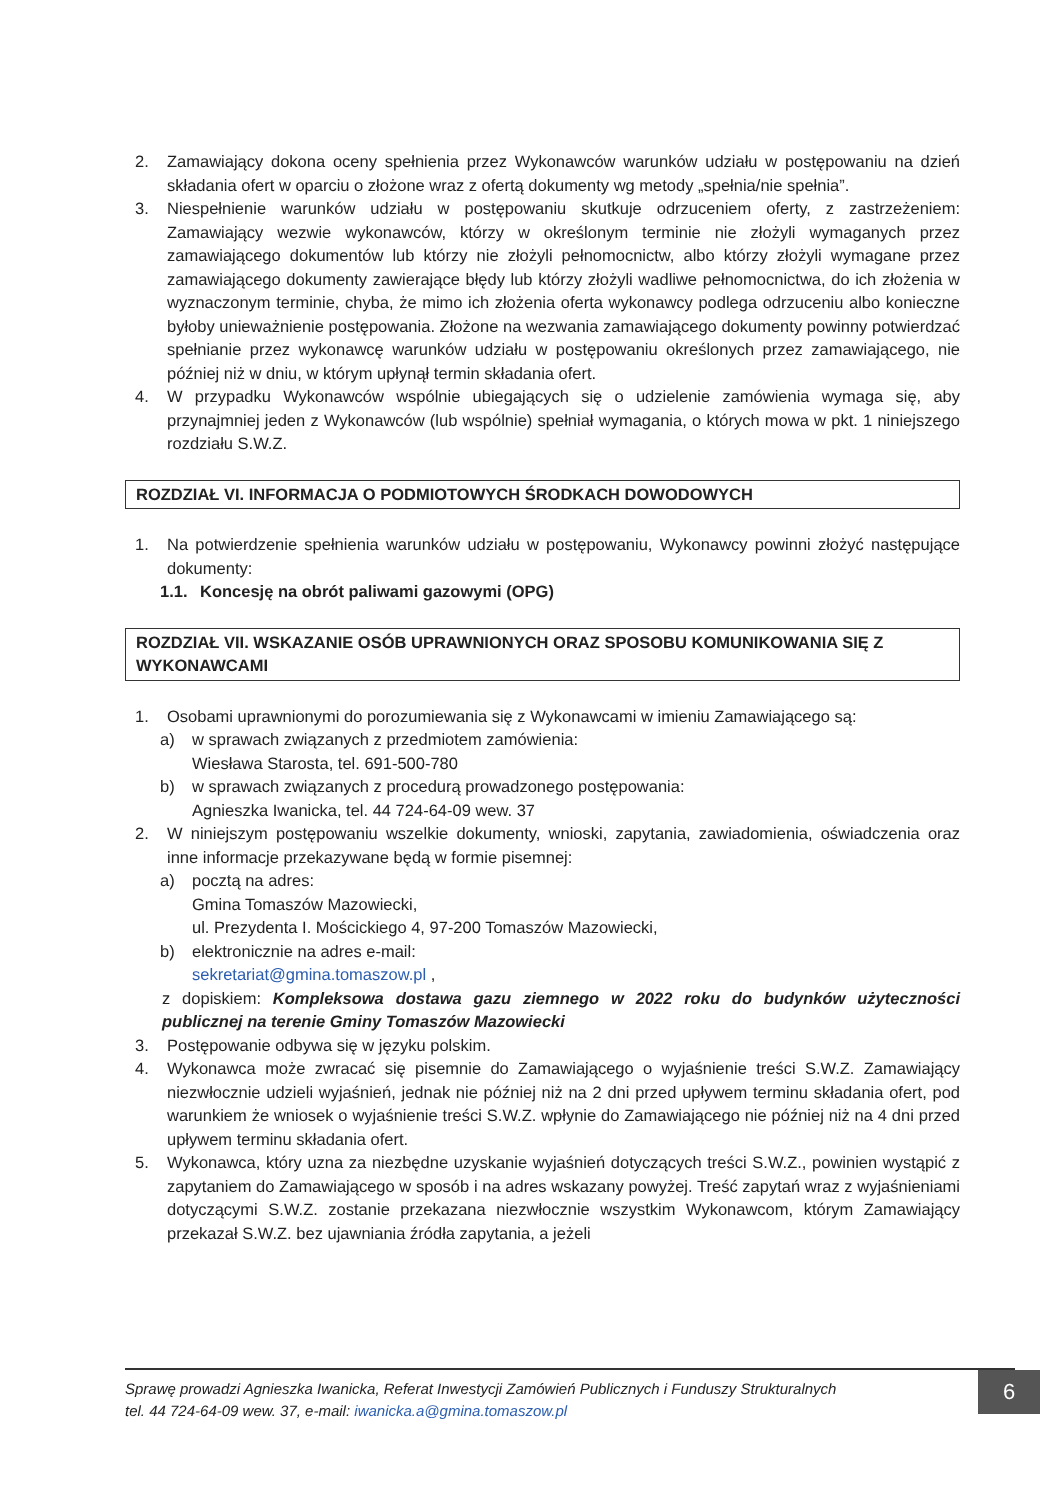2. Zamawiający dokona oceny spełnienia przez Wykonawców warunków udziału w postępowaniu na dzień składania ofert w oparciu o złożone wraz z ofertą dokumenty wg metody „spełnia/nie spełnia”.
3. Niespełnienie warunków udziału w postępowaniu skutkuje odrzuceniem oferty, z zastrzeżeniem: Zamawiający wezwie wykonawców, którzy w określonym terminie nie złożyli wymaganych przez zamawiającego dokumentów lub którzy nie złożyli pełnomocnictw, albo którzy złożyli wymagane przez zamawiającego dokumenty zawierające błędy lub którzy złożyli wadliwe pełnomocnictwa, do ich złożenia w wyznaczonym terminie, chyba, że mimo ich złożenia oferta wykonawcy podlega odrzuceniu albo konieczne byłoby unieważnienie postępowania. Złożone na wezwania zamawiającego dokumenty powinny potwierdzać spełnianie przez wykonawcę warunków udziału w postępowaniu określonych przez zamawiającego, nie później niż w dniu, w którym upłynął termin składania ofert.
4. W przypadku Wykonawców wspólnie ubiegających się o udzielenie zamówienia wymaga się, aby przynajmniej jeden z Wykonawców (lub wspólnie) spełniał wymagania, o których mowa w pkt. 1 niniejszego rozdziału S.W.Z.
ROZDZIAŁ VI. INFORMACJA O PODMIOTOWYCH ŚRODKACH DOWODOWYCH
1. Na potwierdzenie spełnienia warunków udziału w postępowaniu, Wykonawcy powinni złożyć następujące dokumenty:
1.1. Koncesję na obrót paliwami gazowymi (OPG)
ROZDZIAŁ VII. WSKAZANIE OSÓB UPRAWNIONYCH ORAZ SPOSOBU KOMUNIKOWANIA SIĘ Z WYKONAWCAMI
1. Osobami uprawnionymi do porozumiewania się z Wykonawcami w imieniu Zamawiającego są:
a) w sprawach związanych z przedmiotem zamówienia:
Wiesława Starosta, tel. 691-500-780
b) w sprawach związanych z procedurą prowadzonego postępowania:
Agnieszka Iwanicka, tel. 44 724-64-09 wew. 37
2. W niniejszym postępowaniu wszelkie dokumenty, wnioski, zapytania, zawiadomienia, oświadczenia oraz inne informacje przekazywane będą w formie pisemnej:
a) pocztą na adres:
Gmina Tomaszów Mazowiecki,
ul. Prezydenta I. Mościckiego 4, 97-200 Tomaszów Mazowiecki,
b) elektronicznie na adres e-mail:
sekretariat@gmina.tomaszow.pl ,
z dopiskiem: Kompleksowa dostawa gazu ziemnego w 2022 roku do budynków użyteczności publicznej na terenie Gminy Tomaszów Mazowiecki
3. Postępowanie odbywa się w języku polskim.
4. Wykonawca może zwracać się pisemnie do Zamawiającego o wyjaśnienie treści S.W.Z. Zamawiający niezwłocznie udzieli wyjaśnień, jednak nie później niż na 2 dni przed upływem terminu składania ofert, pod warunkiem że wniosek o wyjaśnienie treści S.W.Z. wpłynie do Zamawiającego nie później niż na 4 dni przed upływem terminu składania ofert.
5. Wykonawca, który uzna za niezbędne uzyskanie wyjaśnień dotyczących treści S.W.Z., powinien wystąpić z zapytaniem do Zamawiającego w sposób i na adres wskazany powyżej. Treść zapytań wraz z wyjaśnieniami dotyczącymi S.W.Z. zostanie przekazana niezwłocznie wszystkim Wykonawcom, którym Zamawiający przekazał S.W.Z. bez ujawniania źródła zapytania, a jeżeli
Sprawę prowadzi Agnieszka Iwanicka, Referat Inwestycji Zamówień Publicznych i Funduszy Strukturalnych
tel. 44 724-64-09 wew. 37, e-mail: iwanicka.a@gmina.tomaszow.pl
6